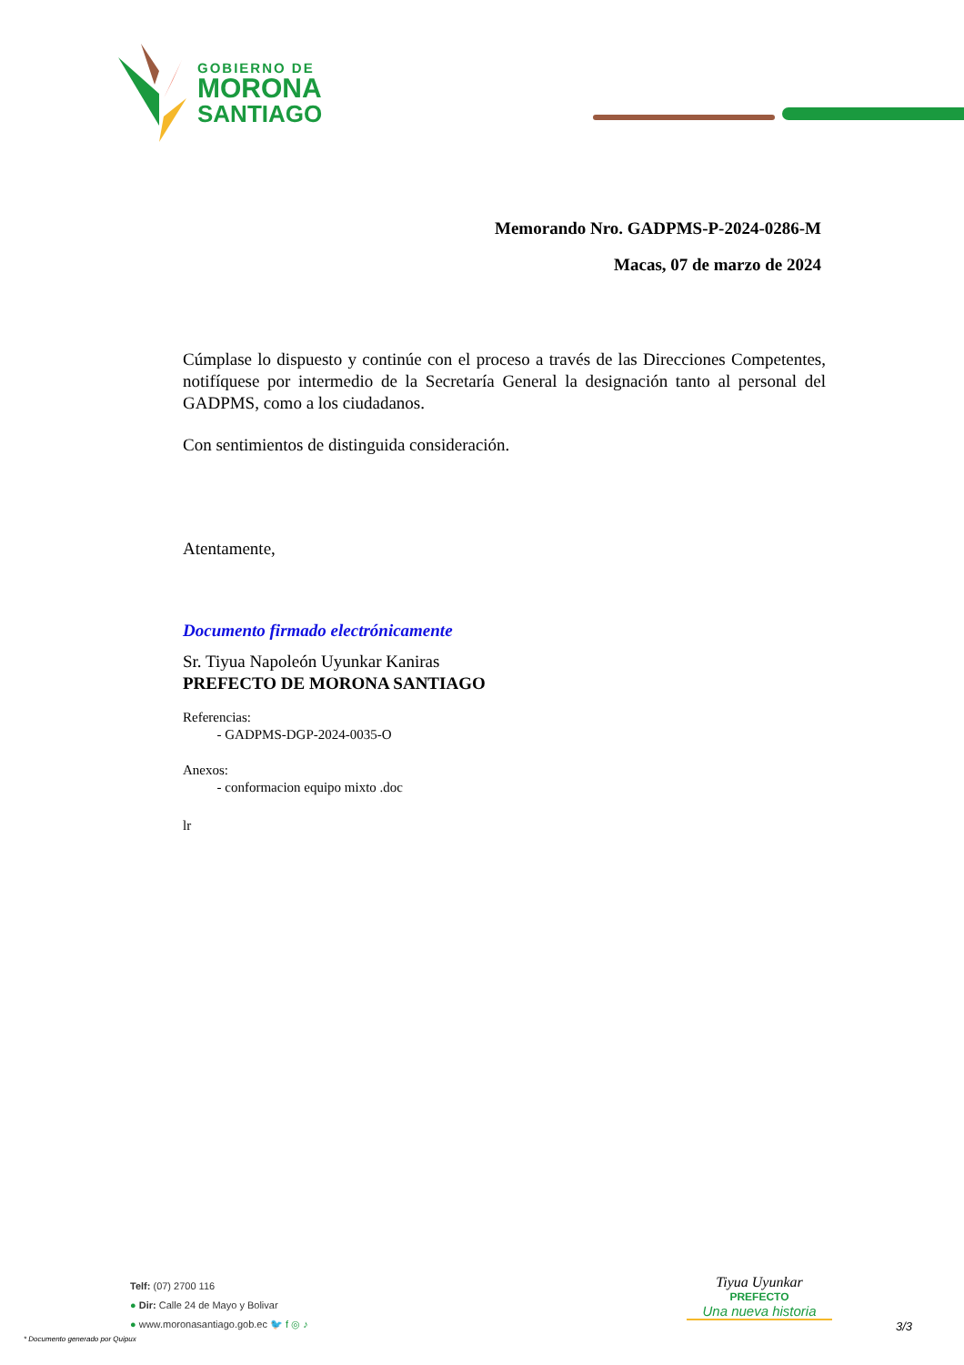GOBIERNO DE
MORONA
SANTIAGO
Memorando Nro. GADPMS-P-2024-0286-M
Macas, 07 de marzo de 2024
Cúmplase lo dispuesto y continúe con el proceso a través de las Direcciones Competentes, notifíquese por intermedio de la Secretaría General la designación tanto al personal del GADPMS, como a los ciudadanos.
Con sentimientos de distinguida consideración.
Atentamente,
Documento firmado electrónicamente
Sr. Tiyua Napoleón Uyunkar Kaniras
PREFECTO DE MORONA SANTIAGO
Referencias:
- GADPMS-DGP-2024-0035-O
Anexos:
- conformacion equipo mixto .doc
lr
Telf: (07) 2700 116
● Dir: Calle 24 de Mayo y Bolivar
● www.moronasantiago.gob.ec 🐦 f ◎ ♪
Tiyua Uyunkar
PREFECTO
Una nueva historia
* Documento generado por Quipux
3/3